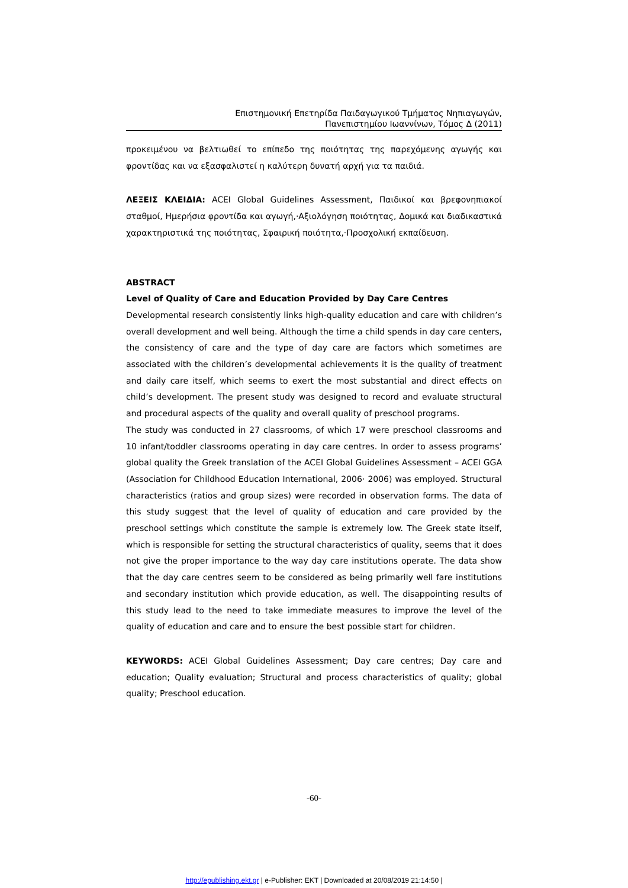Επιστημονική Επετηρίδα Παιδαγωγικού Τμήματος Νηπιαγωγών,
Πανεπιστημίου Ιωαννίνων, Τόμος Δ (2011)
προκειμένου να βελτιωθεί το επίπεδο της ποιότητας της παρεχόμενης αγωγής και φροντίδας και να εξασφαλιστεί η καλύτερη δυνατή αρχή για τα παιδιά.
ΛΕΞΕΙΣ ΚΛΕΙΔΙΑ: ACEI Global Guidelines Assessment, Παιδικοί και βρεφονηπιακοί σταθμοί, Ημερήσια φροντίδα και αγωγή,·Αξιολόγηση ποιότητας, Δομικά και διαδικαστικά χαρακτηριστικά της ποιότητας, Σφαιρική ποιότητα,·Προσχολική εκπαίδευση.
ABSTRACT
Level of Quality of Care and Education Provided by Day Care Centres
Developmental research consistently links high-quality education and care with children’s overall development and well being. Although the time a child spends in day care centers, the consistency of care and the type of day care are factors which sometimes are associated with the children’s developmental achievements it is the quality of treatment and daily care itself, which seems to exert the most substantial and direct effects on child’s development. The present study was designed to record and evaluate structural and procedural aspects of the quality and overall quality of preschool programs.
The study was conducted in 27 classrooms, of which 17 were preschool classrooms and 10 infant/toddler classrooms operating in day care centres. In order to assess programs’ global quality the Greek translation of the ACEI Global Guidelines Assessment – ACEI GGA (Association for Childhood Education International, 2006· 2006) was employed. Structural characteristics (ratios and group sizes) were recorded in observation forms. The data of this study suggest that the level of quality of education and care provided by the preschool settings which constitute the sample is extremely low. The Greek state itself, which is responsible for setting the structural characteristics of quality, seems that it does not give the proper importance to the way day care institutions operate. The data show that the day care centres seem to be considered as being primarily well fare institutions and secondary institution which provide education, as well. The disappointing results of this study lead to the need to take immediate measures to improve the level of the quality of education and care and to ensure the best possible start for children.
KEYWORDS: ACEI Global Guidelines Assessment; Day care centres; Day care and education; Quality evaluation; Structural and process characteristics of quality; global quality; Preschool education.
-60-
http://epublishing.ekt.gr | e-Publisher: EKT | Downloaded at 20/08/2019 21:14:50 |